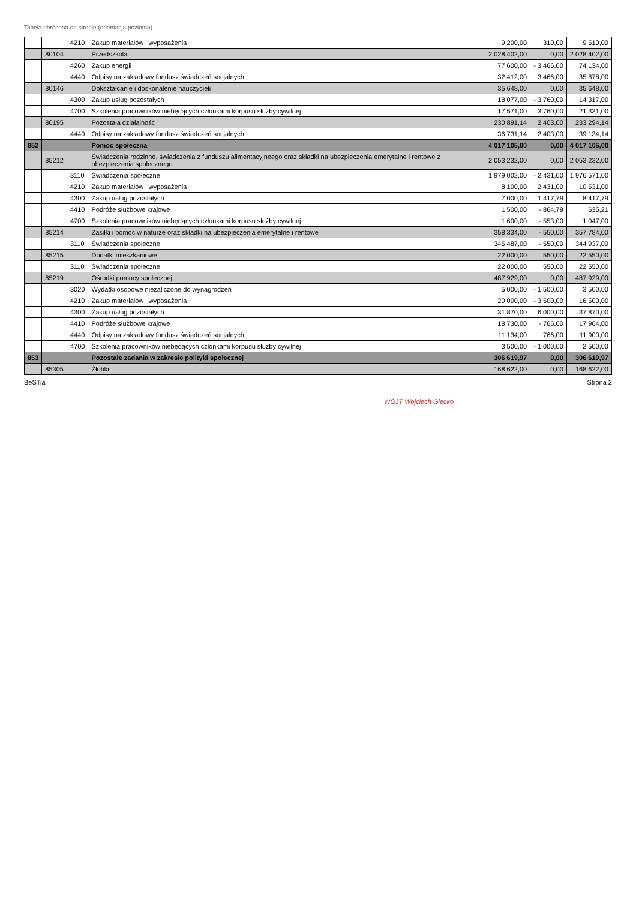Tabela obrócona na stronie (orientacja pozioma).
| | | 4210 | Zakup materiałów i wyposażenia | 9 200,00 | 310,00 | 9 510,00 |
| | 80104 | | Przedszkola | 2 028 402,00 | 0,00 | 2 028 402,00 |
| | | 4260 | Zakup energii | 77 600,00 | - 3 466,00 | 74 134,00 |
| | | 4440 | Odpisy na zakładowy fundusz świadczeń socjalnych | 32 412,00 | 3 466,00 | 35 878,00 |
| | 80146 | | Dokształcanie i doskonalenie nauczycieli | 35 648,00 | 0,00 | 35 648,00 |
| | | 4300 | Zakup usług pozostałych | 18 077,00 | - 3 760,00 | 14 317,00 |
| | | 4700 | Szkolenia pracowników niebędących członkami korpusu służby cywilnej | 17 571,00 | 3 760,00 | 21 331,00 |
| | 80195 | | Pozostała działalność | 230 891,14 | 2 403,00 | 233 294,14 |
| | | 4440 | Odpisy na zakładowy fundusz świadczeń socjalnych | 36 731,14 | 2 403,00 | 39 134,14 |
| 852 | | | Pomoc społeczna | 4 017 105,00 | 0,00 | 4 017 105,00 |
| | 85212 | | Świadczenia rodzinne, świadczenia z funduszu alimentacyjneego oraz składki na ubezpieczenia emerytalne i rentowe z ubezpieczenia społecznego | 2 053 232,00 | 0,00 | 2 053 232,00 |
| | | 3110 | Świadczenia społeczne | 1 979 002,00 | - 2 431,00 | 1 976 571,00 |
| | | 4210 | Zakup materiałów i wyposażenia | 8 100,00 | 2 431,00 | 10 531,00 |
| | | 4300 | Zakup usług pozostałych | 7 000,00 | 1 417,79 | 8 417,79 |
| | | 4410 | Podróże służbowe krajowe | 1 500,00 | - 864,79 | 635,21 |
| | | 4700 | Szkolenia pracowników niebędących członkami korpusu służby cywilnej | 1 600,00 | - 553,00 | 1 047,00 |
| | 85214 | | Zasiłki i pomoc w naturze oraz składki na ubezpieczenia emerytalne i rentowe | 358 334,00 | - 550,00 | 357 784,00 |
| | | 3110 | Świadczenia społeczne | 345 487,00 | - 550,00 | 344 937,00 |
| | 85215 | | Dodatki mieszkaniowe | 22 000,00 | 550,00 | 22 550,00 |
| | | 3110 | Świadczenia społeczne | 22 000,00 | 550,00 | 22 550,00 |
| | 85219 | | Ośrodki pomocy społecznej | 487 929,00 | 0,00 | 487 929,00 |
| | | 3020 | Wydatki osobowe niezaliczone do wynagrodzeń | 5 000,00 | - 1 500,00 | 3 500,00 |
| | | 4210 | Zakup materiałów i wyposażenia | 20 000,00 | - 3 500,00 | 16 500,00 |
| | | 4300 | Zakup usług pozostałych | 31 870,00 | 6 000,00 | 37 870,00 |
| | | 4410 | Podróże służbowe krajowe | 18 730,00 | - 766,00 | 17 964,00 |
| | | 4440 | Odpisy na zakładowy fundusz świadczeń socjalnych | 11 134,00 | 766,00 | 11 900,00 |
| | | 4700 | Szkolenia pracowników niebędących członkami korpusu służby cywilnej | 3 500,00 | - 1 000,00 | 2 500,00 |
| 853 | | | Pozostałe zadania w zakresie polityki społecznej | 306 619,97 | 0,00 | 306 619,97 |
| | 85305 | | Żłobki | 168 622,00 | 0,00 | 168 622,00 |
BeSTia Strona 2
WÓJT Wojciech Giecko